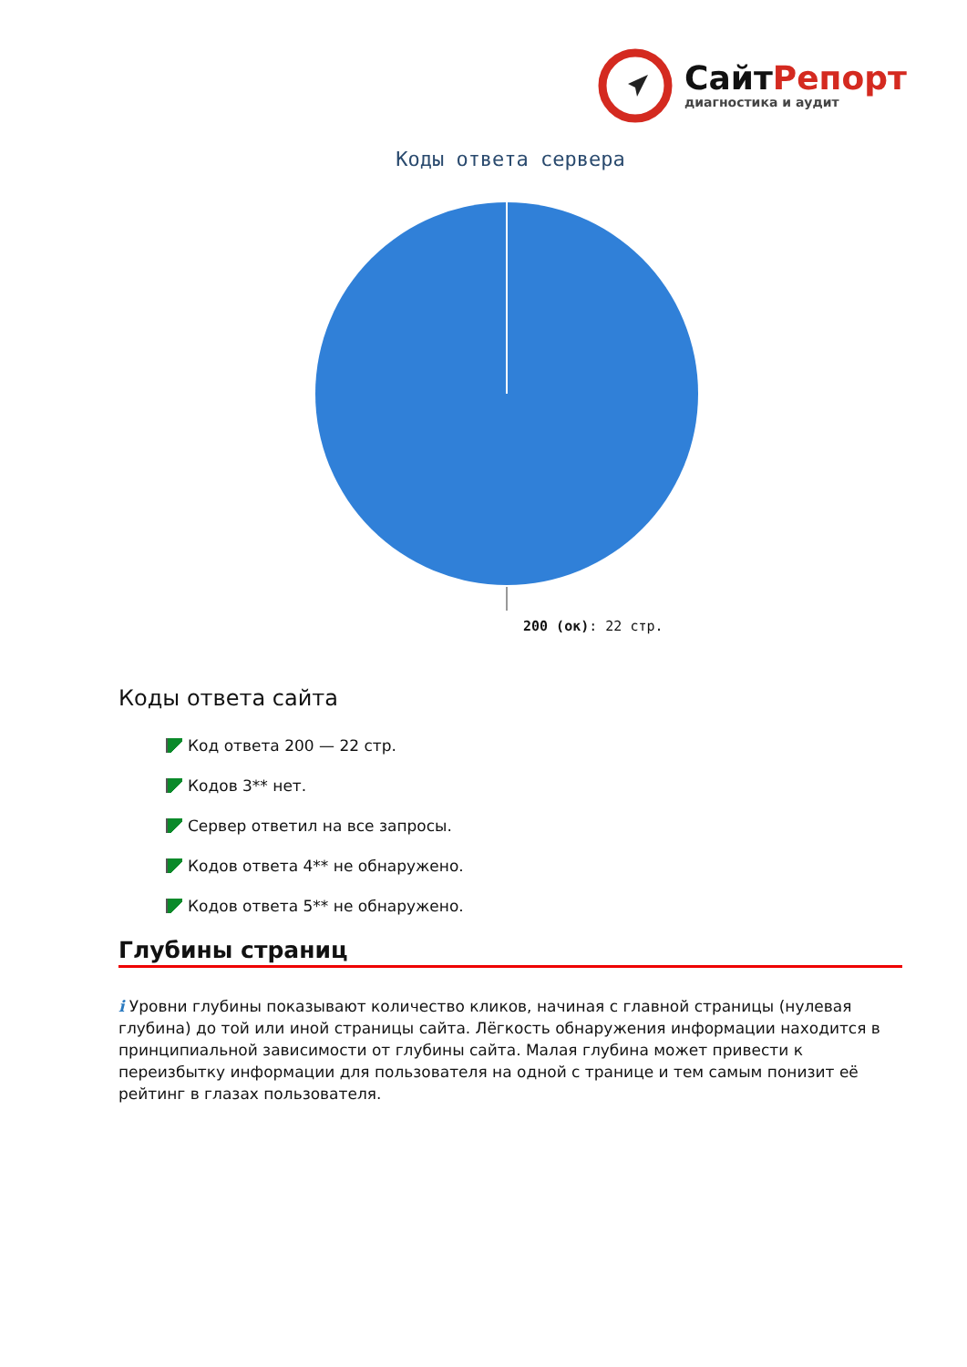СайтРепорт
диагностика и аудит
Коды ответа сервера
200 (ок): 22 стр.
Коды ответа сайта
Код ответа 200 — 22 стр.
Кодов 3** нет.
Сервер ответил на все запросы.
Кодов ответа 4** не обнаружено.
Кодов ответа 5** не обнаружено.
Глубины страниц
i Уровни глубины показывают количество кликов, начиная с главной страницы (нулевая глубина) до той или иной страницы сайта. Лёгкость обнаружения информации находится в принципиальной зависимости от глубины сайта. Малая глубина может привести к переизбытку информации для пользователя на одной с транице и тем самым понизит её рейтинг в глазах пользователя.